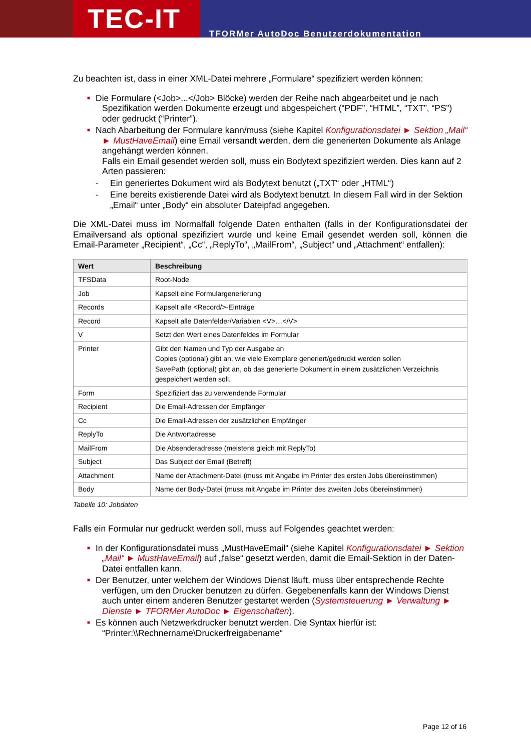TEC-IT
TFORMer AutoDoc Benutzerdokumentation
Zu beachten ist, dass in einer XML-Datei mehrere „Formulare“ spezifiziert werden können:
■ Die Formulare (<Job>...</Job> Blöcke) werden der Reihe nach abgearbeitet und je nach Spezifikation werden Dokumente erzeugt und abgespeichert (“PDF”, “HTML”, “TXT”, “PS”) oder gedruckt (“Printer”).
■ Nach Abarbeitung der Formulare kann/muss (siehe Kapitel Konfigurationsdatei ► Sektion „Mail“ ► MustHaveEmail) eine Email versandt werden, dem die generierten Dokumente als Anlage angehängt werden können.
Falls ein Email gesendet werden soll, muss ein Bodytext spezifiziert werden. Dies kann auf 2 Arten passieren:
- Ein generiertes Dokument wird als Bodytext benutzt („TXT“ oder „HTML“)
- Eine bereits existierende Datei wird als Bodytext benutzt. In diesem Fall wird in der Sektion „Email“ unter „Body“ ein absoluter Dateipfad angegeben.
Die XML-Datei muss im Normalfall folgende Daten enthalten (falls in der Konfigurationsdatei der Emailversand als optional spezifiziert wurde und keine Email gesendet werden soll, können die Email-Parameter „Recipient“, „Cc“, „ReplyTo“, „MailFrom“, „Subject“ und „Attachment“ entfallen):
| Wert | Beschreibung |
| --- | --- |
| TFSData | Root-Node |
| Job | Kapselt eine Formulargenerierung |
| Records | Kapselt alle <Record/>-Einträge |
| Record | Kapselt alle Datenfelder/Variablen <V>…</V> |
| V | Setzt den Wert eines Datenfeldes im Formular |
| Printer | Gibt den Namen und Typ der Ausgabe an Copies (optional) gibt an, wie viele Exemplare generiert/gedruckt werden sollen SavePath (optional) gibt an, ob das generierte Dokument in einem zusätzlichen Verzeichnis gespeichert werden soll. |
| Form | Spezifiziert das zu verwendende Formular |
| Recipient | Die Email-Adressen der Empfänger |
| Cc | Die Email-Adressen der zusätzlichen Empfänger |
| ReplyTo | Die Antwortadresse |
| MailFrom | Die Absenderadresse (meistens gleich mit ReplyTo) |
| Subject | Das Subject der Email (Betreff) |
| Attachment | Name der Attachment-Datei (muss mit Angabe im Printer des ersten Jobs übereinstimmen) |
| Body | Name der Body-Datei (muss mit Angabe im Printer des zweiten Jobs übereinstimmen) |
Tabelle 10: Jobdaten
Falls ein Formular nur gedruckt werden soll, muss auf Folgendes geachtet werden:
■ In der Konfigurationsdatei muss „MustHaveEmail“ (siehe Kapitel Konfigurationsdatei ► Sektion „Mail“ ► MustHaveEmail) auf „false“ gesetzt werden, damit die Email-Sektion in der Daten-Datei entfallen kann.
■ Der Benutzer, unter welchem der Windows Dienst läuft, muss über entsprechende Rechte verfügen, um den Drucker benutzen zu dürfen. Gegebenenfalls kann der Windows Dienst auch unter einem anderen Benutzer gestartet werden (Systemsteuerung ► Verwaltung ► Dienste ► TFORMer AutoDoc ► Eigenschaften).
■ Es können auch Netzwerkdrucker benutzt werden. Die Syntax hierfür ist:
“Printer:\\Rechnername\Druckerfreigabename“
Page 12 of 16